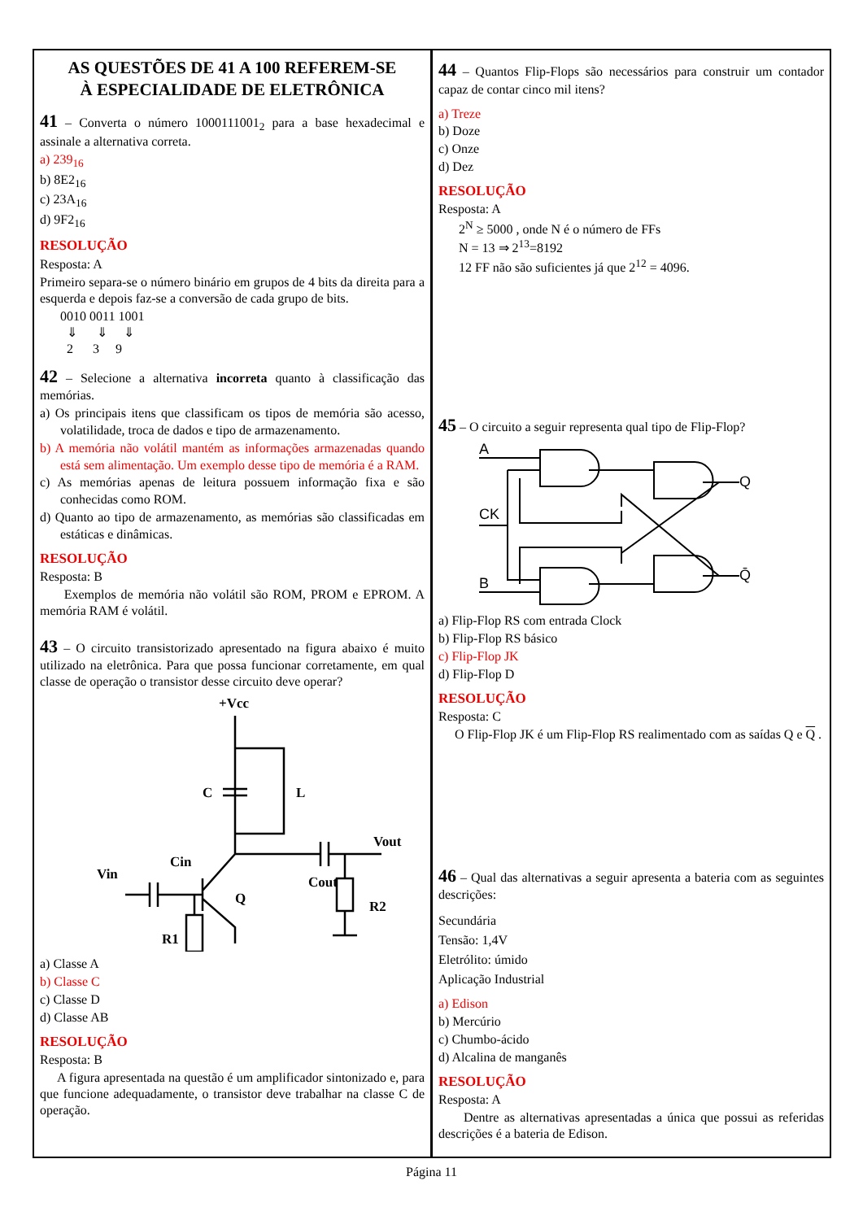AS QUESTÕES DE 41 A 100 REFEREM-SE
À ESPECIALIDADE DE ELETRÔNICA
41 – Converta o número 1000111001<sub>2</sub> para a base hexadecimal e assinale a alternativa correta.
a) 239<sub>16</sub>
b) 8E2<sub>16</sub>
c) 23A<sub>16</sub>
d) 9F2<sub>16</sub>
RESOLUÇÃO
Resposta: A
Primeiro separa-se o número binário em grupos de 4 bits da direita para a esquerda e depois faz-se a conversão de cada grupo de bits.
0010 0011 1001
⇓ ⇓ ⇓
2 3 9
42 – Selecione a alternativa incorreta quanto à classificação das memórias.
a) Os principais itens que classificam os tipos de memória são acesso, volatilidade, troca de dados e tipo de armazenamento.
b) A memória não volátil mantém as informações armazenadas quando está sem alimentação. Um exemplo desse tipo de memória é a RAM.
c) As memórias apenas de leitura possuem informação fixa e são conhecidas como ROM.
d) Quanto ao tipo de armazenamento, as memórias são classificadas em estáticas e dinâmicas.
RESOLUÇÃO
Resposta: B
Exemplos de memória não volátil são ROM, PROM e EPROM. A memória RAM é volátil.
43 – O circuito transistorizado apresentado na figura abaixo é muito utilizado na eletrônica. Para que possa funcionar corretamente, em qual classe de operação o transistor desse circuito deve operar?
+Vcc
C
L
Vout
Cin
Vin
Cout
Q
R2
R1
a) Classe A
b) Classe C
c) Classe D
d) Classe AB
RESOLUÇÃO
Resposta: B
A figura apresentada na questão é um amplificador sintonizado e, para que funcione adequadamente, o transistor deve trabalhar na classe C de operação.
44 – Quantos Flip-Flops são necessários para construir um contador capaz de contar cinco mil itens?
a) Treze
b) Doze
c) Onze
d) Dez
RESOLUÇÃO
Resposta: A
2<sup>N</sup> ≥ 5000 , onde N é o número de FFs
N = 13 ⇒ 2<sup>13</sup>=8192
12 FF não são suficientes já que 2<sup>12</sup> = 4096.
45 – O circuito a seguir representa qual tipo de Flip-Flop?
A
CK
B
Q
Q̄
a) Flip-Flop RS com entrada Clock
b) Flip-Flop RS básico
c) Flip-Flop JK
d) Flip-Flop D
RESOLUÇÃO
Resposta: C
O Flip-Flop JK é um Flip-Flop RS realimentado com as saídas Q e Q .
46 – Qual das alternativas a seguir apresenta a bateria com as seguintes descrições:
Secundária
Tensão: 1,4V
Eletrólito: úmido
Aplicação Industrial
a) Edison
b) Mercúrio
c) Chumbo-ácido
d) Alcalina de manganês
RESOLUÇÃO
Resposta: A
Dentre as alternativas apresentadas a única que possui as referidas descrições é a bateria de Edison.
Página 11